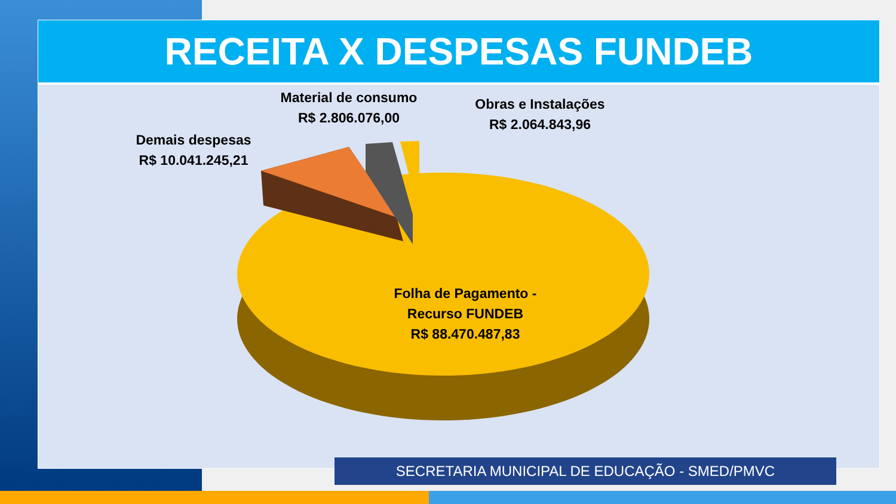RECEITA X DESPESAS FUNDEB
Material de consumo
R$ 2.806.076,00
Obras e Instalações
R$ 2.064.843,96
Demais despesas
R$ 10.041.245,21
Folha de Pagamento -
Recurso FUNDEB
R$ 88.470.487,83
SECRETARIA MUNICIPAL DE EDUCAÇÃO - SMED/PMVC